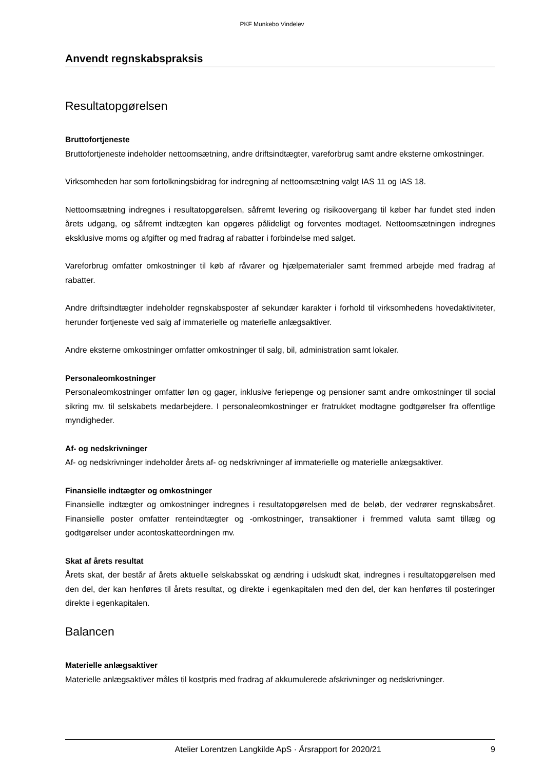PKF Munkebo Vindelev
Anvendt regnskabspraksis
Resultatopgørelsen
Bruttofortjeneste
Bruttofortjeneste indeholder nettoomsætning, andre driftsindtægter, vareforbrug samt andre eksterne omkostninger.
Virksomheden har som fortolkningsbidrag for indregning af nettoomsætning valgt IAS 11 og IAS 18.
Nettoomsætning indregnes i resultatopgørelsen, såfremt levering og risikoovergang til køber har fundet sted inden årets udgang, og såfremt indtægten kan opgøres pålideligt og forventes modtaget. Nettoomsætningen indregnes eksklusive moms og afgifter og med fradrag af rabatter i forbindelse med salget.
Vareforbrug omfatter omkostninger til køb af råvarer og hjælpematerialer samt fremmed arbejde med fradrag af rabatter.
Andre driftsindtægter indeholder regnskabsposter af sekundær karakter i forhold til virksomhedens hovedaktiviteter, herunder fortjeneste ved salg af immaterielle og materielle anlægsaktiver.
Andre eksterne omkostninger omfatter omkostninger til salg, bil, administration samt lokaler.
Personaleomkostninger
Personaleomkostninger omfatter løn og gager, inklusive feriepenge og pensioner samt andre omkostninger til social sikring mv. til selskabets medarbejdere. I personaleomkostninger er fratrukket modtagne godtgørelser fra offentlige myndigheder.
Af- og nedskrivninger
Af- og nedskrivninger indeholder årets af- og nedskrivninger af immaterielle og materielle anlægsaktiver.
Finansielle indtægter og omkostninger
Finansielle indtægter og omkostninger indregnes i resultatopgørelsen med de beløb, der vedrører regnskabsåret. Finansielle poster omfatter renteindtægter og -omkostninger, transaktioner i fremmed valuta samt tillæg og godtgørelser under acontoskatteordningen mv.
Skat af årets resultat
Årets skat, der består af årets aktuelle selskabsskat og ændring i udskudt skat, indregnes i resultatopgørelsen med den del, der kan henføres til årets resultat, og direkte i egenkapitalen med den del, der kan henføres til posteringer direkte i egenkapitalen.
Balancen
Materielle anlægsaktiver
Materielle anlægsaktiver måles til kostpris med fradrag af akkumulerede afskrivninger og nedskrivninger.
Atelier Lorentzen Langkilde ApS · Årsrapport for 2020/21 9